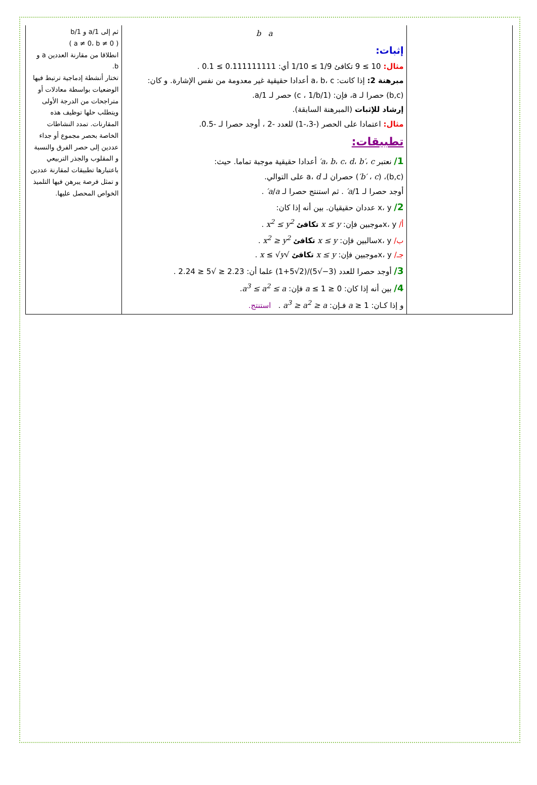| | b a إثبات: مثال: 10 ≥ 9 تكافئ 1/9 ≥ 1/10 أي: 0.111111111 ≥ 0.1 . مبرهنة 2: إذا كانت: a، b، c أعدادا حقيقية غير معدومة من نفس الإشارة. و كان: (b,c) حصرا لـ a، فإن: (1/c ، 1/b) حصر لـ 1/a. إرشاد للإثبات (المبرهنة السابقة). مثال: اعتمادا على الحصر (-3،-1) للعدد -2 ، أوجد حصرا لـ -0.5. تطبيقات: 1/ نعتبر a ، b ، c ، d ، b′ ، c′ أعدادا حقيقية موجبة تماما. حيث: (b,c)، ( b′ ، c′ ) حصران لـ a، d على التوالي. أوجد حصرا لـ 1/ a′ . ثم استنتج حصرا لـ a / a′ . 2/ x، y عددان حقيقيان. بين أنه إذا كان: أ/ x، yموجبين فإن: x ≤ y تكافئ x<sup>2</sup> ≤ y<sup>2</sup> . ب/ x، yسالبين فإن: x ≤ y تكافئ x<sup>2</sup> ≥ y<sup>2</sup> . جـ/ x، yموجبين فإن: x ≤ y تكافئ √ x ≤ √ y . 3/ أوجد حصرا للعدد (3−√5)/(2√5+1) علما أن: 2.23 ≤ √5 ≤ 2.24 . 4/ بين أنه إذا كان: 0 ≤ a ≤ 1 فإن: a<sup>3</sup> ≤ a<sup>2</sup> ≤ a . و إذا كـان: a ≥ 1 فـإن: a<sup>3</sup> ≥ a<sup>2</sup> ≥ a . استنتج. | ثم إلى 1/a و 1/b ( a ≠ 0، b ≠ 0 ) انطلاقا من مقارنة العددين a و b. تختار أنشطة إدماجية ترتبط فيها الوضعيات بواسطة معادلات أو متراجحات من الدرجة الأولى ويتطلب حلها توظيف هذه المقارنات. تمدد النشاطات الخاصة بحصر مجموع أو جداء عددين إلى حصر الفرق والنسبة و المقلوب والجذر التربيعي باعتبارها تطبيقات لمقارنة عددين و تمثل فرصة يبرهن فيها التلميذ الخواص المحصل عليها. |